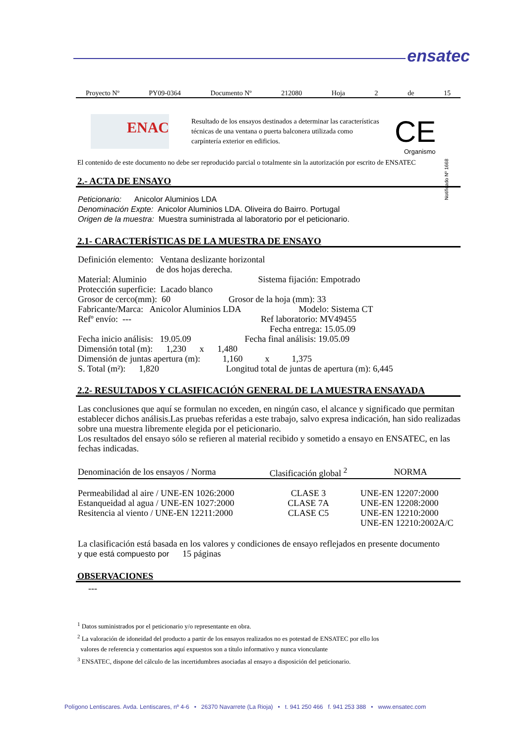ensatec
Proyecto Nº PY09-0364 Documento Nº 212080 Hoja 2 de 15
ENAC
Resultado de los ensayos destinados a determinar las características técnicas de una ventana o puerta balconera utilizada como carpíntería exterior en edificios.
CE
Organismo
Notificado Nº 1668
El contenido de este documento no debe ser reproducido parcial o totalmente sin la autorización por escrito de ENSATEC
2.- ACTA DE ENSAYO
Peticionario: Anicolor Aluminios LDA
Denominación Expte: Anicolor Aluminios LDA. Oliveira do Bairro. Portugal
Origen de la muestra: Muestra suministrada al laboratorio por el peticionario.
2.1- CARACTERÍSTICAS DE LA MUESTRA DE ENSAYO
Definición elemento: Ventana deslizante horizontal
         de dos hojas derecha.
Material: Aluminio              Sistema fijación: Empotrado
Protección superficie: Lacado blanco
Grosor de cerco(mm): 60        Grosor de la hoja (mm): 33
Fabricante/Marca: Anicolor Aluminios LDA        Modelo: Sistema CT
Refº envío: ---                Ref laboratorio: MV49455
                      Fecha entrega: 15.05.09
Fecha inicio análisis: 19.05.09        Fecha final análisis: 19.05.09
Dimensión total (m):   1,230   x   1,480
Dimensión de juntas apertura (m):    1,160    x    1,375
S. Total (m²):   1,820         Longitud total de juntas de apertura (m): 6,445
2.2- RESULTADOS Y CLASIFICACIÓN GENERAL DE LA MUESTRA ENSAYADA
Las conclusiones que aquí se formulan no exceden, en ningún caso, el alcance y significado que permitan establecer dichos análisis.Las pruebas referidas a este trabajo, salvo expresa indicación, han sido realizadas sobre una muestra libremente elegida por el peticionario.
Los resultados del ensayo sólo se refieren al material recibido y sometido a ensayo en ENSATEC, en las fechas indicadas.
| Denominación de los ensayos / Norma | Clasificación global <sup>2</sup> | NORMA |
| --- | --- | --- |
| Permeabilidad al aire / UNE-EN 1026:2000 | CLASE 3 | UNE-EN 12207:2000 |
| Estanqueidad al agua / UNE-EN 1027:2000 | CLASE 7A | UNE-EN 12208:2000 |
| Resitencia al viento / UNE-EN 12211:2000 | CLASE C5 | UNE-EN 12210:2000 |
| | | UNE-EN 12210:2002A/C |
La clasificación está basada en los valores y condiciones de ensayo reflejados en presente documento
y que está compuesto por   15 páginas
OBSERVACIONES
---
<sup>1</sup> Datos suministrados por el peticionario y/o representante en obra.
<sup>2</sup> La valoración de idoneidad del producto a partir de los ensayos realizados no es potestad de ENSATEC por ello los
valores de referencia y comentarios aquí expuestos son a título informativo y nunca vionculante
<sup>3</sup> ENSATEC, dispone del cálculo de las incertidumbres asociadas al ensayo a disposición del peticionario.
Polígono Lentiscares. Avda. Lentiscares, nº 4-6 • 26370 Navarrete (La Rioja) • t. 941 250 466 f. 941 253 388 • www.ensatec.com